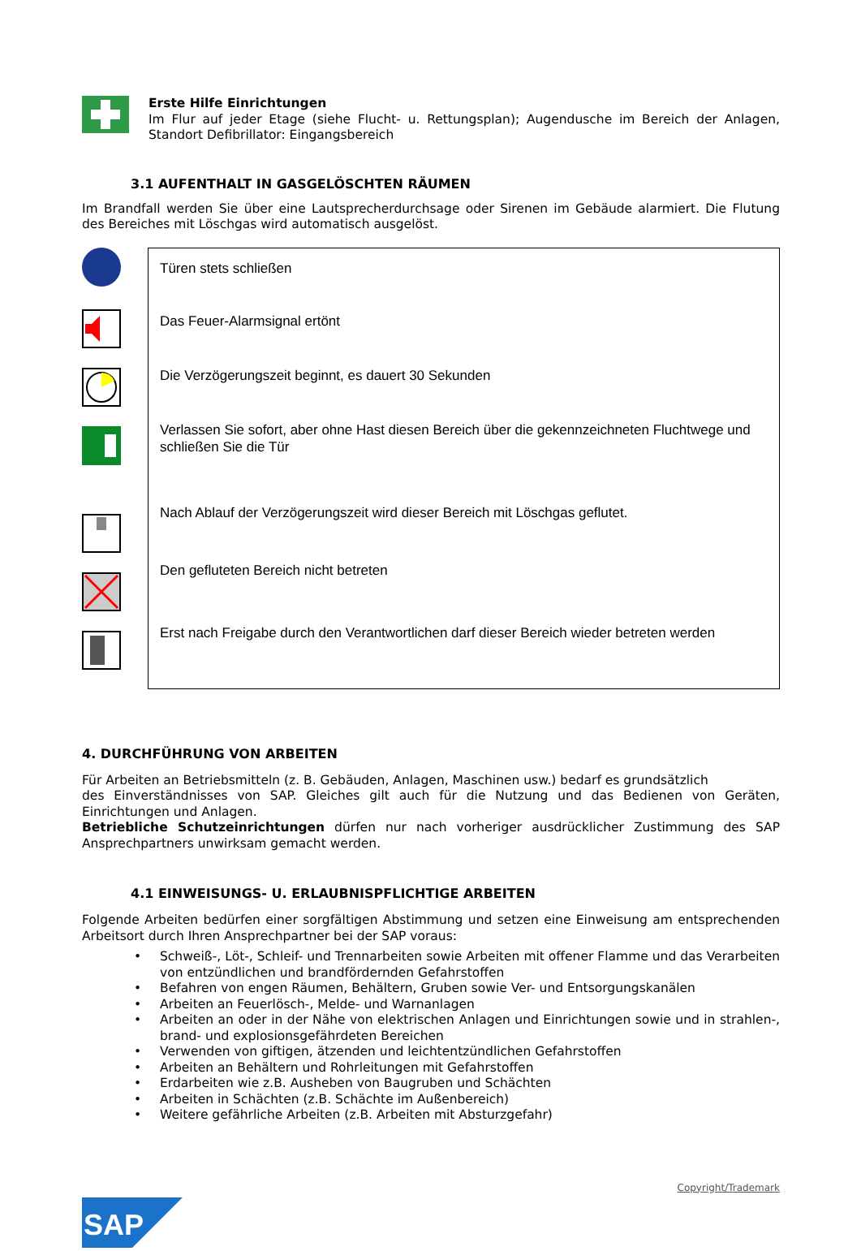Erste Hilfe Einrichtungen
Im Flur auf jeder Etage (siehe Flucht- u. Rettungsplan); Augendusche im Bereich der Anlagen, Standort Defibrillator: Eingangsbereich
3.1 AUFENTHALT IN GASGELÖSCHTEN RÄUMEN
Im Brandfall werden Sie über eine Lautsprecherdurchsage oder Sirenen im Gebäude alarmiert. Die Flutung des Bereiches mit Löschgas wird automatisch ausgelöst.
Türen stets schließen
Das Feuer-Alarmsignal ertönt
Die Verzögerungszeit beginnt, es dauert 30 Sekunden
Verlassen Sie sofort, aber ohne Hast diesen Bereich über die gekennzeichneten Fluchtwege und schließen Sie die Tür
Nach Ablauf der Verzögerungszeit wird dieser Bereich mit Löschgas geflutet.
Den gefluteten Bereich nicht betreten
Erst nach Freigabe durch den Verantwortlichen darf dieser Bereich wieder betreten werden
4. DURCHFÜHRUNG VON ARBEITEN
Für Arbeiten an Betriebsmitteln (z. B. Gebäuden, Anlagen, Maschinen usw.) bedarf es grundsätzlich
des Einverständnisses von SAP. Gleiches gilt auch für die Nutzung und das Bedienen von Geräten, Einrichtungen und Anlagen.
Betriebliche Schutzeinrichtungen dürfen nur nach vorheriger ausdrücklicher Zustimmung des SAP Ansprechpartners unwirksam gemacht werden.
4.1 EINWEISUNGS- U. ERLAUBNISPFLICHTIGE ARBEITEN
Folgende Arbeiten bedürfen einer sorgfältigen Abstimmung und setzen eine Einweisung am entsprechenden Arbeitsort durch Ihren Ansprechpartner bei der SAP voraus:
• Schweiß-, Löt-, Schleif- und Trennarbeiten sowie Arbeiten mit offener Flamme und das Verarbeiten von entzündlichen und brandfördernden Gefahrstoffen
• Befahren von engen Räumen, Behältern, Gruben sowie Ver- und Entsorgungskanälen
• Arbeiten an Feuerlösch-, Melde- und Warnanlagen
• Arbeiten an oder in der Nähe von elektrischen Anlagen und Einrichtungen sowie und in strahlen-, brand- und explosionsgefährdeten Bereichen
• Verwenden von giftigen, ätzenden und leichtentzündlichen Gefahrstoffen
• Arbeiten an Behältern und Rohrleitungen mit Gefahrstoffen
• Erdarbeiten wie z.B. Ausheben von Baugruben und Schächten
• Arbeiten in Schächten (z.B. Schächte im Außenbereich)
• Weitere gefährliche Arbeiten (z.B. Arbeiten mit Absturzgefahr)
Copyright/Trademark
SAP